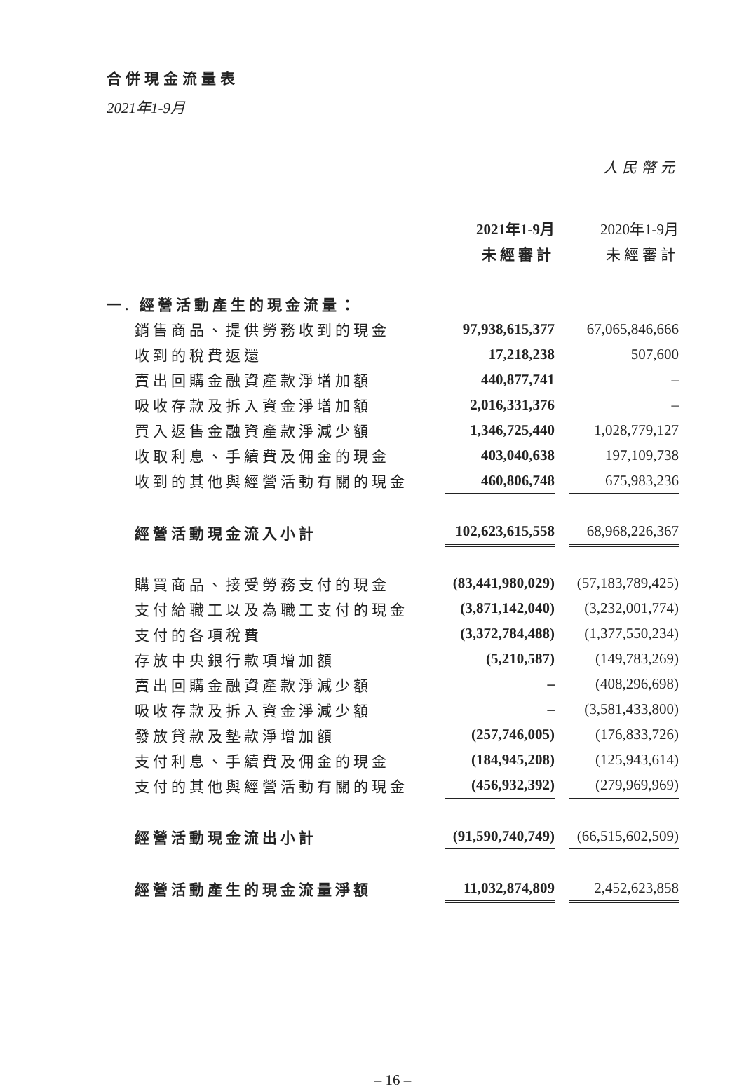合併現金流量表
2021年1-9月
人民幣元
| | 2021年1-9月 | | 2020年1-9月 |
| | 未經審計 | | 未經審計 |
| 一. 經營活動產生的現金流量： | | | |
| 銷售商品、提供勞務收到的現金 | 97,938,615,377 | | 67,065,846,666 |
| 收到的稅費返還 | 17,218,238 | | 507,600 |
| 賣出回購金融資產款淨增加額 | 440,877,741 | | – |
| 吸收存款及拆入資金淨增加額 | 2,016,331,376 | | – |
| 買入返售金融資產款淨減少額 | 1,346,725,440 | | 1,028,779,127 |
| 收取利息、手續費及佣金的現金 | 403,040,638 | | 197,109,738 |
| 收到的其他與經營活動有關的現金 | 460,806,748 | | 675,983,236 |
| 經營活動現金流入小計 | 102,623,615,558 | | 68,968,226,367 |
| 購買商品、接受勞務支付的現金 | (83,441,980,029) | | (57,183,789,425) |
| 支付給職工以及為職工支付的現金 | (3,871,142,040) | | (3,232,001,774) |
| 支付的各項稅費 | (3,372,784,488) | | (1,377,550,234) |
| 存放中央銀行款項增加額 | (5,210,587) | | (149,783,269) |
| 賣出回購金融資產款淨減少額 | – | | (408,296,698) |
| 吸收存款及拆入資金淨減少額 | – | | (3,581,433,800) |
| 發放貸款及墊款淨增加額 | (257,746,005) | | (176,833,726) |
| 支付利息、手續費及佣金的現金 | (184,945,208) | | (125,943,614) |
| 支付的其他與經營活動有關的現金 | (456,932,392) | | (279,969,969) |
| 經營活動現金流出小計 | (91,590,740,749) | | (66,515,602,509) |
| 經營活動產生的現金流量淨額 | 11,032,874,809 | | 2,452,623,858 |
– 16 –